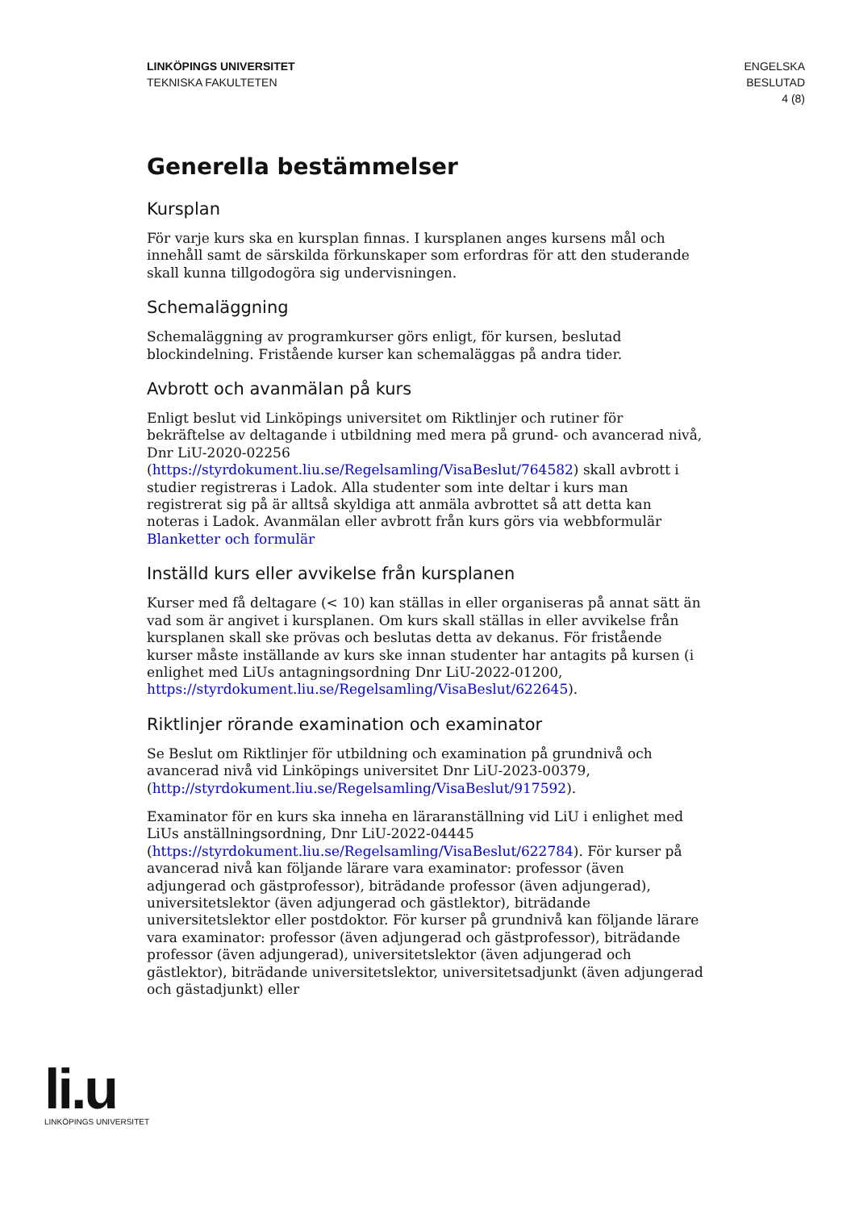LINKÖPINGS UNIVERSITET
TEKNISKA FAKULTETEN
ENGELSKA
BESLUTAD
4 (8)
Generella bestämmelser
Kursplan
För varje kurs ska en kursplan finnas. I kursplanen anges kursens mål och innehåll samt de särskilda förkunskaper som erfordras för att den studerande skall kunna tillgodogöra sig undervisningen.
Schemaläggning
Schemaläggning av programkurser görs enligt, för kursen, beslutad blockindelning. Fristående kurser kan schemaläggas på andra tider.
Avbrott och avanmälan på kurs
Enligt beslut vid Linköpings universitet om Riktlinjer och rutiner för bekräftelse av deltagande i utbildning med mera på grund- och avancerad nivå, Dnr LiU-2020-02256 (https://styrdokument.liu.se/Regelsamling/VisaBeslut/764582) skall avbrott i studier registreras i Ladok. Alla studenter som inte deltar i kurs man registrerat sig på är alltså skyldiga att anmäla avbrottet så att detta kan noteras i Ladok. Avanmälan eller avbrott från kurs görs via webbformulär Blanketter och formulär
Inställd kurs eller avvikelse från kursplanen
Kurser med få deltagare (< 10) kan ställas in eller organiseras på annat sätt än vad som är angivet i kursplanen. Om kurs skall ställas in eller avvikelse från kursplanen skall ske prövas och beslutas detta av dekanus. För fristående kurser måste inställande av kurs ske innan studenter har antagits på kursen (i enlighet med LiUs antagningsordning Dnr LiU-2022-01200, https://styrdokument.liu.se/Regelsamling/VisaBeslut/622645).
Riktlinjer rörande examination och examinator
Se Beslut om Riktlinjer för utbildning och examination på grundnivå och avancerad nivå vid Linköpings universitet Dnr LiU-2023-00379, (http://styrdokument.liu.se/Regelsamling/VisaBeslut/917592).
Examinator för en kurs ska inneha en läraranställning vid LiU i enlighet med LiUs anställningsordning, Dnr LiU-2022-04445 (https://styrdokument.liu.se/Regelsamling/VisaBeslut/622784). För kurser på avancerad nivå kan följande lärare vara examinator: professor (även adjungerad och gästprofessor), biträdande professor (även adjungerad), universitetslektor (även adjungerad och gästlektor), biträdande universitetslektor eller postdoktor. För kurser på grundnivå kan följande lärare vara examinator: professor (även adjungerad och gästprofessor), biträdande professor (även adjungerad), universitetslektor (även adjungerad och gästlektor), biträdande universitetslektor, universitetsadjunkt (även adjungerad och gästadjunkt) eller
li.u
LINKÖPINGS UNIVERSITET